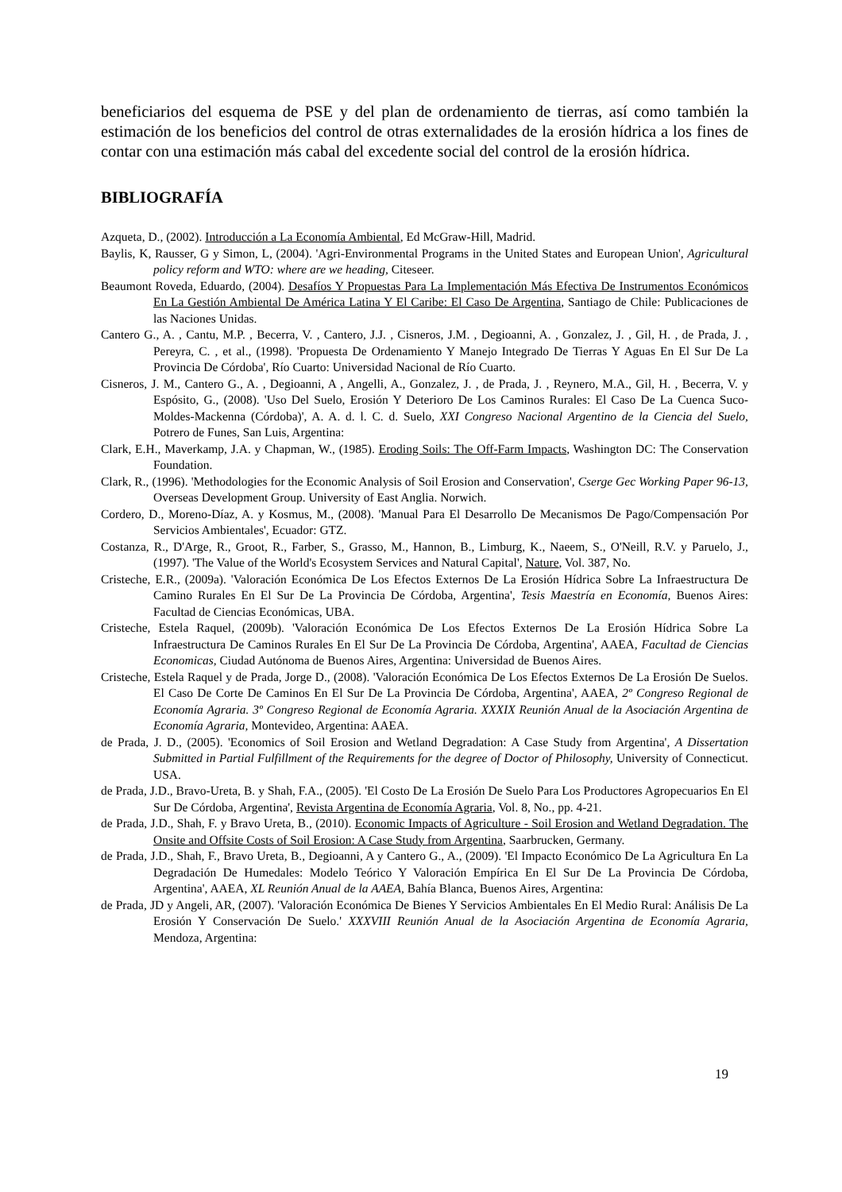beneficiarios del esquema de PSE y del plan de ordenamiento de tierras, así como también la estimación de los beneficios del control de otras externalidades de la erosión hídrica a los fines de contar con una estimación más cabal del excedente social del control de la erosión hídrica.
BIBLIOGRAFÍA
Azqueta, D., (2002). Introducción a La Economía Ambiental, Ed McGraw-Hill, Madrid.
Baylis, K, Rausser, G y Simon, L, (2004). 'Agri-Environmental Programs in the United States and European Union', Agricultural policy reform and WTO: where are we heading, Citeseer.
Beaumont Roveda, Eduardo, (2004). Desafíos Y Propuestas Para La Implementación Más Efectiva De Instrumentos Económicos En La Gestión Ambiental De América Latina Y El Caribe: El Caso De Argentina, Santiago de Chile: Publicaciones de las Naciones Unidas.
Cantero G., A. , Cantu, M.P. , Becerra, V. , Cantero, J.J. , Cisneros, J.M. , Degioanni, A. , Gonzalez, J. , Gil, H. , de Prada, J. , Pereyra, C. , et al., (1998). 'Propuesta De Ordenamiento Y Manejo Integrado De Tierras Y Aguas En El Sur De La Provincia De Córdoba', Río Cuarto: Universidad Nacional de Río Cuarto.
Cisneros, J. M., Cantero G., A. , Degioanni, A , Angelli, A., Gonzalez, J. , de Prada, J. , Reynero, M.A., Gil, H. , Becerra, V. y Espósito, G., (2008). 'Uso Del Suelo, Erosión Y Deterioro De Los Caminos Rurales: El Caso De La Cuenca Suco-Moldes-Mackenna (Córdoba)', A. A. d. l. C. d. Suelo, XXI Congreso Nacional Argentino de la Ciencia del Suelo, Potrero de Funes, San Luis, Argentina:
Clark, E.H., Maverkamp, J.A. y Chapman, W., (1985). Eroding Soils: The Off-Farm Impacts, Washington DC: The Conservation Foundation.
Clark, R., (1996). 'Methodologies for the Economic Analysis of Soil Erosion and Conservation', Cserge Gec Working Paper 96-13, Overseas Development Group. University of East Anglia. Norwich.
Cordero, D., Moreno-Díaz, A. y Kosmus, M., (2008). 'Manual Para El Desarrollo De Mecanismos De Pago/Compensación Por Servicios Ambientales', Ecuador: GTZ.
Costanza, R., D'Arge, R., Groot, R., Farber, S., Grasso, M., Hannon, B., Limburg, K., Naeem, S., O'Neill, R.V. y Paruelo, J., (1997). 'The Value of the World's Ecosystem Services and Natural Capital', Nature, Vol. 387, No.
Cristeche, E.R., (2009a). 'Valoración Económica De Los Efectos Externos De La Erosión Hídrica Sobre La Infraestructura De Camino Rurales En El Sur De La Provincia De Córdoba, Argentina', Tesis Maestría en Economía, Buenos Aires: Facultad de Ciencias Económicas, UBA.
Cristeche, Estela Raquel, (2009b). 'Valoración Económica De Los Efectos Externos De La Erosión Hídrica Sobre La Infraestructura De Caminos Rurales En El Sur De La Provincia De Córdoba, Argentina', AAEA, Facultad de Ciencias Economicas, Ciudad Autónoma de Buenos Aires, Argentina: Universidad de Buenos Aires.
Cristeche, Estela Raquel y de Prada, Jorge D., (2008). 'Valoración Económica De Los Efectos Externos De La Erosión De Suelos. El Caso De Corte De Caminos En El Sur De La Provincia De Córdoba, Argentina', AAEA, 2º Congreso Regional de Economía Agraria. 3º Congreso Regional de Economía Agraria. XXXIX Reunión Anual de la Asociación Argentina de Economía Agraria, Montevideo, Argentina: AAEA.
de Prada, J. D., (2005). 'Economics of Soil Erosion and Wetland Degradation: A Case Study from Argentina', A Dissertation Submitted in Partial Fulfillment of the Requirements for the degree of Doctor of Philosophy, University of Connecticut. USA.
de Prada, J.D., Bravo-Ureta, B. y Shah, F.A., (2005). 'El Costo De La Erosión De Suelo Para Los Productores Agropecuarios En El Sur De Córdoba, Argentina', Revista Argentina de Economía Agraria, Vol. 8, No., pp. 4-21.
de Prada, J.D., Shah, F. y Bravo Ureta, B., (2010). Economic Impacts of Agriculture - Soil Erosion and Wetland Degradation. The Onsite and Offsite Costs of Soil Erosion: A Case Study from Argentina, Saarbrucken, Germany.
de Prada, J.D., Shah, F., Bravo Ureta, B., Degioanni, A y Cantero G., A., (2009). 'El Impacto Económico De La Agricultura En La Degradación De Humedales: Modelo Teórico Y Valoración Empírica En El Sur De La Provincia De Córdoba, Argentina', AAEA, XL Reunión Anual de la AAEA, Bahía Blanca, Buenos Aires, Argentina:
de Prada, JD y Angeli, AR, (2007). 'Valoración Económica De Bienes Y Servicios Ambientales En El Medio Rural: Análisis De La Erosión Y Conservación De Suelo.' XXXVIII Reunión Anual de la Asociación Argentina de Economía Agraria, Mendoza, Argentina:
19